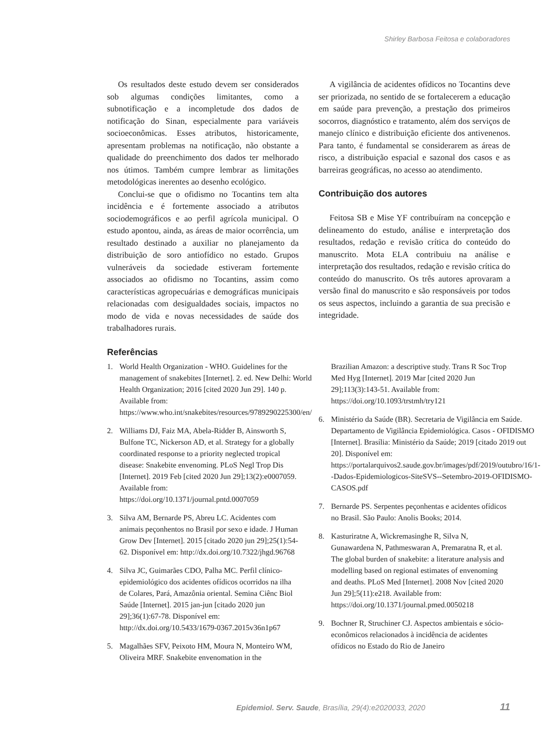Shirley Barbosa Feitosa e colaboradores
Os resultados deste estudo devem ser considerados sob algumas condições limitantes, como a subnotificação e a incompletude dos dados de notificação do Sinan, especialmente para variáveis socioeconômicas. Esses atributos, historicamente, apresentam problemas na notificação, não obstante a qualidade do preenchimento dos dados ter melhorado nos útimos. Também cumpre lembrar as limitações metodológicas inerentes ao desenho ecológico.
Conclui-se que o ofidismo no Tocantins tem alta incidência e é fortemente associado a atributos sociodemográficos e ao perfil agrícola municipal. O estudo apontou, ainda, as áreas de maior ocorrência, um resultado destinado a auxiliar no planejamento da distribuição de soro antiofídico no estado. Grupos vulneráveis da sociedade estiveram fortemente associados ao ofidismo no Tocantins, assim como características agropecuárias e demográficas municipais relacionadas com desigualdades sociais, impactos no modo de vida e novas necessidades de saúde dos trabalhadores rurais.
Referências
A vigilância de acidentes ofídicos no Tocantins deve ser priorizada, no sentido de se fortalecerem a educação em saúde para prevenção, a prestação dos primeiros socorros, diagnóstico e tratamento, além dos serviços de manejo clínico e distribuição eficiente dos antivenenos. Para tanto, é fundamental se considerarem as áreas de risco, a distribuição espacial e sazonal dos casos e as barreiras geográficas, no acesso ao atendimento.
Contribuição dos autores
Feitosa SB e Mise YF contribuíram na concepção e delineamento do estudo, análise e interpretação dos resultados, redação e revisão crítica do conteúdo do manuscrito. Mota ELA contribuiu na análise e interpretação dos resultados, redação e revisão crítica do conteúdo do manuscrito. Os três autores aprovaram a versão final do manuscrito e são responsáveis por todos os seus aspectos, incluindo a garantia de sua precisão e integridade.
1. World Health Organization - WHO. Guidelines for the management of snakebites [Internet]. 2. ed. New Delhi: World Health Organization; 2016 [cited 2020 Jun 29]. 140 p. Available from: https://www.who.int/snakebites/resources/9789290225300/en/
2. Williams DJ, Faiz MA, Abela-Ridder B, Ainsworth S, Bulfone TC, Nickerson AD, et al. Strategy for a globally coordinated response to a priority neglected tropical disease: Snakebite envenoming. PLoS Negl Trop Dis [Internet]. 2019 Feb [cited 2020 Jun 29];13(2):e0007059. Available from: https://doi.org/10.1371/journal.pntd.0007059
3. Silva AM, Bernarde PS, Abreu LC. Acidentes com animais peçonhentos no Brasil por sexo e idade. J Human Grow Dev [Internet]. 2015 [citado 2020 jun 29];25(1):54-62. Disponível em: http://dx.doi.org/10.7322/jhgd.96768
4. Silva JC, Guimarães CDO, Palha MC. Perfil clínico-epidemiológico dos acidentes ofídicos ocorridos na ilha de Colares, Pará, Amazônia oriental. Semina Ciênc Biol Saúde [Internet]. 2015 jan-jun [citado 2020 jun 29];36(1):67-78. Disponível em: http://dx.doi.org/10.5433/1679-0367.2015v36n1p67
5. Magalhães SFV, Peixoto HM, Moura N, Monteiro WM, Oliveira MRF. Snakebite envenomation in the
Brazilian Amazon: a descriptive study. Trans R Soc Trop Med Hyg [Internet]. 2019 Mar [cited 2020 Jun 29];113(3):143-51. Available from: https://doi.org/10.1093/trstmh/try121
6. Ministério da Saúde (BR). Secretaria de Vigilância em Saúde. Departamento de Vigilância Epidemiológica. Casos - OFIDISMO [Internet]. Brasília: Ministério da Saúde; 2019 [citado 2019 out 20]. Disponível em: https://portalarquivos2.saude.gov.br/images/pdf/2019/outubro/16/1--Dados-Epidemiologicos-SiteSVS--Setembro-2019-OFIDISMO-CASOS.pdf
7. Bernarde PS. Serpentes peçonhentas e acidentes ofídicos no Brasil. São Paulo: Anolis Books; 2014.
8. Kasturiratne A, Wickremasinghe R, Silva N, Gunawardena N, Pathmeswaran A, Premaratna R, et al. The global burden of snakebite: a literature analysis and modelling based on regional estimates of envenoming and deaths. PLoS Med [Internet]. 2008 Nov [cited 2020 Jun 29];5(11):e218. Available from: https://doi.org/10.1371/journal.pmed.0050218
9. Bochner R, Struchiner CJ. Aspectos ambientais e sócio-econômicos relacionados à incidência de acidentes ofídicos no Estado do Rio de Janeiro
Epidemiol. Serv. Saude, Brasília, 29(4):e2020033, 2020 11